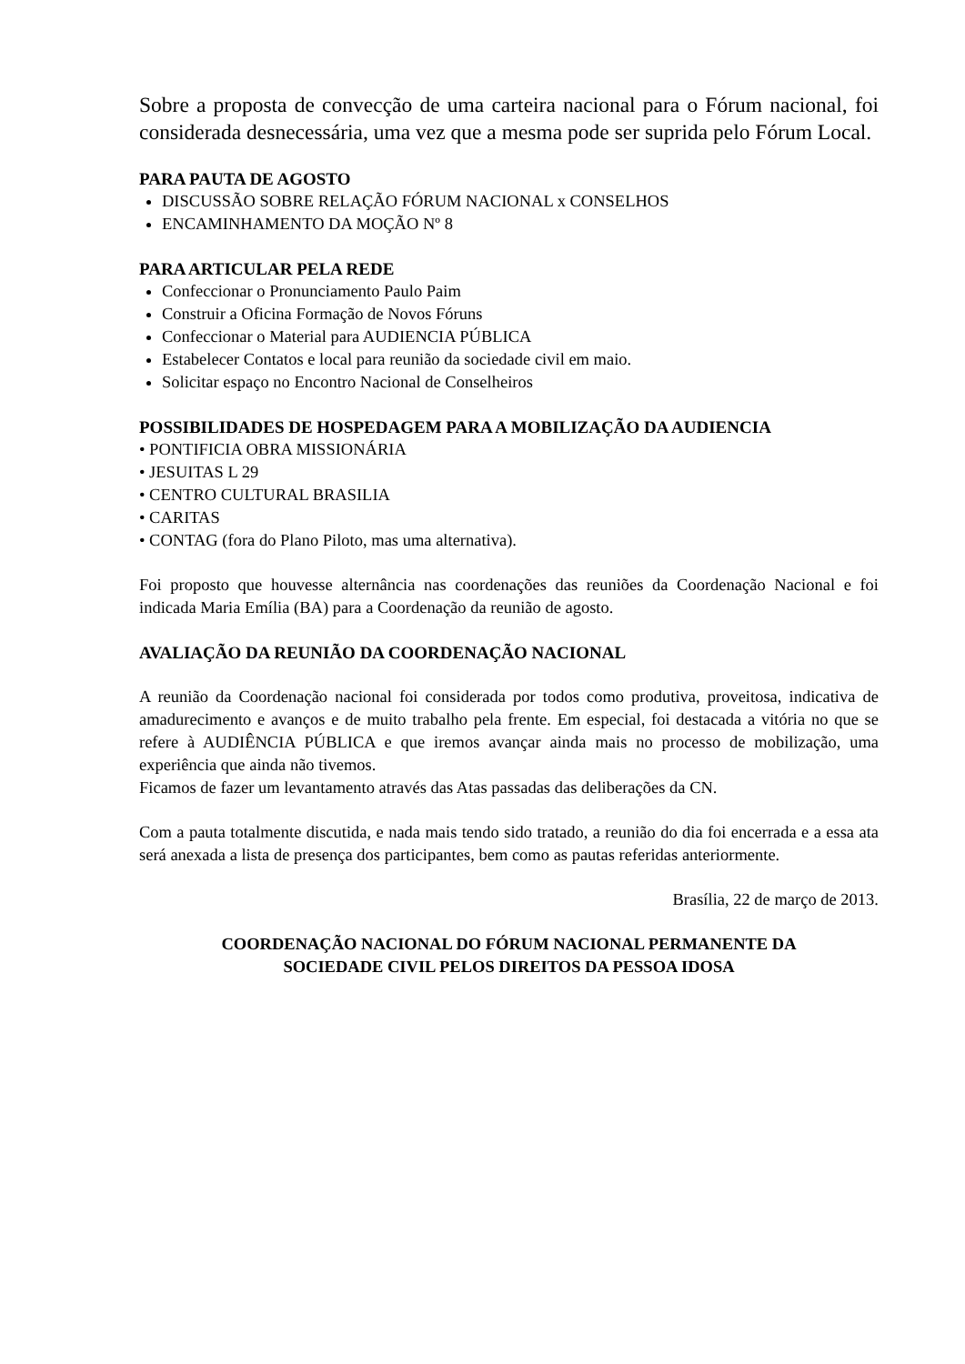Sobre a proposta de convecção de uma carteira nacional para o Fórum nacional, foi considerada desnecessária, uma vez que a mesma pode ser suprida pelo Fórum Local.
PARA PAUTA DE AGOSTO
DISCUSSÃO SOBRE RELAÇÃO FÓRUM NACIONAL x CONSELHOS
ENCAMINHAMENTO DA MOÇÃO Nº 8
PARA ARTICULAR PELA REDE
Confeccionar o Pronunciamento Paulo Paim
Construir a Oficina Formação de Novos Fóruns
Confeccionar o Material para AUDIENCIA PÚBLICA
Estabelecer Contatos e local para reunião da sociedade civil em maio.
Solicitar espaço no Encontro Nacional de Conselheiros
POSSIBILIDADES DE HOSPEDAGEM PARA A MOBILIZAÇÃO DA AUDIENCIA
• PONTIFICIA OBRA MISSIONÁRIA
• JESUITAS L 29
• CENTRO CULTURAL BRASILIA
• CARITAS
• CONTAG (fora do Plano Piloto, mas uma alternativa).
Foi proposto que houvesse alternância nas coordenações das reuniões da Coordenação Nacional e foi indicada Maria Emília (BA) para a Coordenação da reunião de agosto.
AVALIAÇÃO DA REUNIÃO DA COORDENAÇÃO NACIONAL
A reunião da Coordenação nacional foi considerada por todos como produtiva, proveitosa, indicativa de amadurecimento e avanços e de muito trabalho pela frente. Em especial, foi destacada a vitória no que se refere à AUDIÊNCIA PÚBLICA e que iremos avançar ainda mais no processo de mobilização, uma experiência que ainda não tivemos.
Ficamos de fazer um levantamento através das Atas passadas das deliberações da CN.
Com a pauta totalmente discutida, e nada mais tendo sido tratado, a reunião do dia foi encerrada e a essa ata será anexada a lista de presença dos participantes, bem como as pautas referidas anteriormente.
Brasília, 22 de março de 2013.
COORDENAÇÃO NACIONAL DO FÓRUM NACIONAL PERMANENTE DA
SOCIEDADE CIVIL PELOS DIREITOS DA PESSOA IDOSA